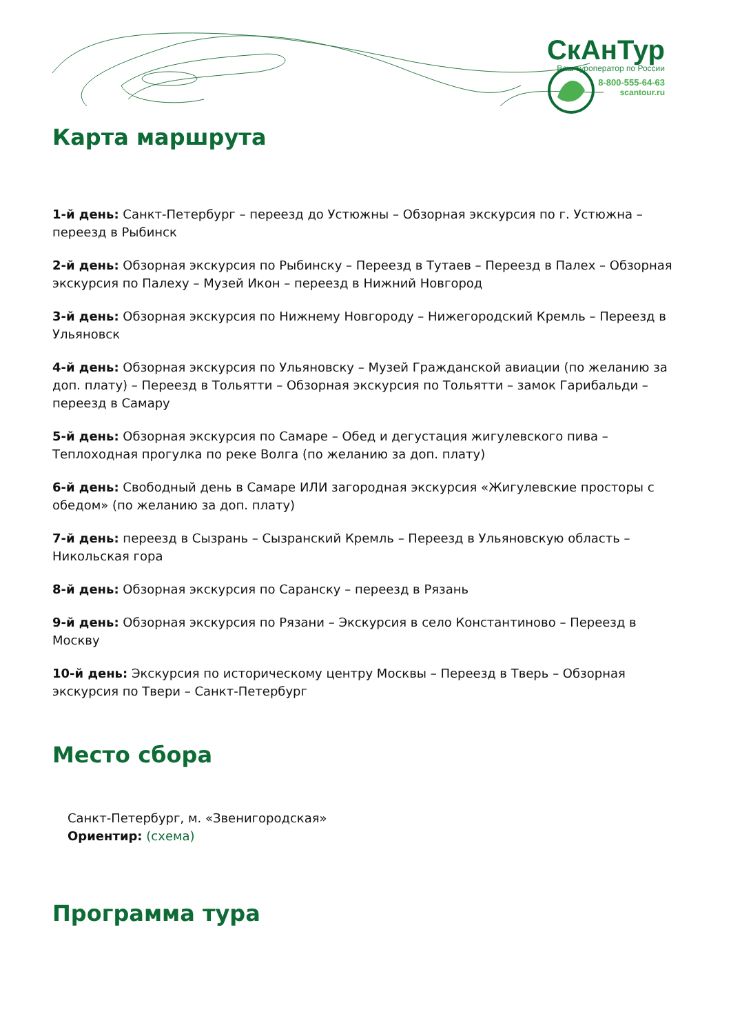СкАнТур
Ваш туроператор по России
8-800-555-64-63
scantour.ru
Карта маршрута
1-й день: Санкт-Петербург – переезд до Устюжны – Обзорная экскурсия по г. Устюжна – переезд в Рыбинск
2-й день: Обзорная экскурсия по Рыбинску – Переезд в Тутаев – Переезд в Палех – Обзорная экскурсия по Палеху – Музей Икон – переезд в Нижний Новгород
3-й день: Обзорная экскурсия по Нижнему Новгороду – Нижегородский Кремль – Переезд в Ульяновск
4-й день: Обзорная экскурсия по Ульяновску – Музей Гражданской авиации (по желанию за доп. плату) – Переезд в Тольятти – Обзорная экскурсия по Тольятти – замок Гарибальди – переезд в Самару
5-й день: Обзорная экскурсия по Самаре – Обед и дегустация жигулевского пива – Теплоходная прогулка по реке Волга (по желанию за доп. плату)
6-й день: Свободный день в Самаре ИЛИ загородная экскурсия «Жигулевские просторы с обедом» (по желанию за доп. плату)
7-й день: переезд в Сызрань – Сызранский Кремль – Переезд в Ульяновскую область – Никольская гора
8-й день: Обзорная экскурсия по Саранску – переезд в Рязань
9-й день: Обзорная экскурсия по Рязани – Экскурсия в село Константиново – Переезд в Москву
10-й день: Экскурсия по историческому центру Москвы – Переезд в Тверь – Обзорная экскурсия по Твери – Санкт-Петербург
Место сбора
Санкт-Петербург, м. «Звенигородская»
Ориентир: (схема)
Программа тура